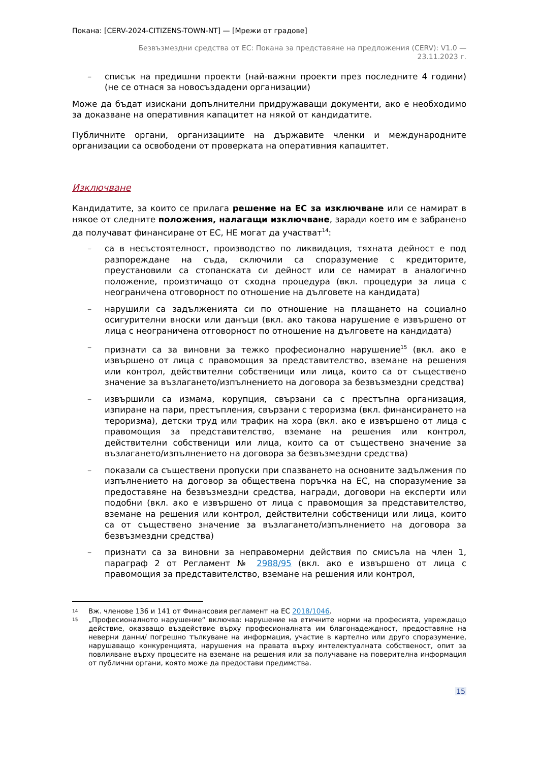Покана: [CERV-2024-CITIZENS-TOWN-NT] — [Мрежи от градове]
Безвъзмездни средства от ЕС: Покана за представяне на предложения (CERV): V1.0 —
23.11.2023 г.
– списък на предишни проекти (най-важни проекти през последните 4 години) (не се отнася за новосъздадени организации)
Може да бъдат изискани допълнителни придружаващи документи, ако е необходимо за доказване на оперативния капацитет на някой от кандидатите.
Публичните органи, организациите на държавите членки и международните организации са освободени от проверката на оперативния капацитет.
Изключване
Кандидатите, за които се прилага решение на ЕС за изключване или се намират в някое от следните положения, налагащи изключване, заради което им е забранено да получават финансиране от ЕС, НЕ могат да участват<sup>14</sup>:
– са в несъстоятелност, производство по ликвидация, тяхната дейност е под разпореждане на съда, сключили са споразумение с кредиторите, преустановили са стопанската си дейност или се намират в аналогично положение, произтичащо от сходна процедура (вкл. процедури за лица с неограничена отговорност по отношение на дълговете на кандидата)
– нарушили са задълженията си по отношение на плащането на социално осигурителни вноски или данъци (вкл. ако такова нарушение е извършено от лица с неограничена отговорност по отношение на дълговете на кандидата)
– признати са за виновни за тежко професионално нарушение<sup>15</sup> (вкл. ако е извършено от лица с правомощия за представителство, вземане на решения или контрол, действителни собственици или лица, които са от съществено значение за възлагането/изпълнението на договора за безвъзмездни средства)
– извършили са измама, корупция, свързани са с престъпна организация, изпиране на пари, престъпления, свързани с тероризма (вкл. финансирането на тероризма), детски труд или трафик на хора (вкл. ако е извършено от лица с правомощия за представителство, вземане на решения или контрол, действителни собственици или лица, които са от съществено значение за възлагането/изпълнението на договора за безвъзмездни средства)
– показали са съществени пропуски при спазването на основните задължения по изпълнението на договор за обществена поръчка на ЕС, на споразумение за предоставяне на безвъзмездни средства, награди, договори на експерти или подобни (вкл. ако е извършено от лица с правомощия за представителство, вземане на решения или контрол, действителни собственици или лица, които са от съществено значение за възлагането/изпълнението на договора за безвъзмездни средства)
– признати са за виновни за неправомерни действия по смисъла на член 1, параграф 2 от Регламент № 2988/95 (вкл. ако е извършено от лица с правомощия за представителство, вземане на решения или контрол,
<sup>14</sup>
Вж. членове 136 и 141 от Финансовия регламент на ЕС 2018/1046.
<sup>15</sup>
„Професионалното нарушение“ включва: нарушение на етичните норми на професията, увреждащо действие, оказващо въздействие върху професионалната им благонадеждност, предоставяне на неверни данни/ погрешно тълкуване на информация, участие в картелно или друго споразумение, нарушаващо конкуренцията, нарушения на правата върху интелектуалната собственост, опит за повлияване върху процесите на вземане на решения или за получаване на поверителна информация от публични органи, която може да предостави предимства.
15